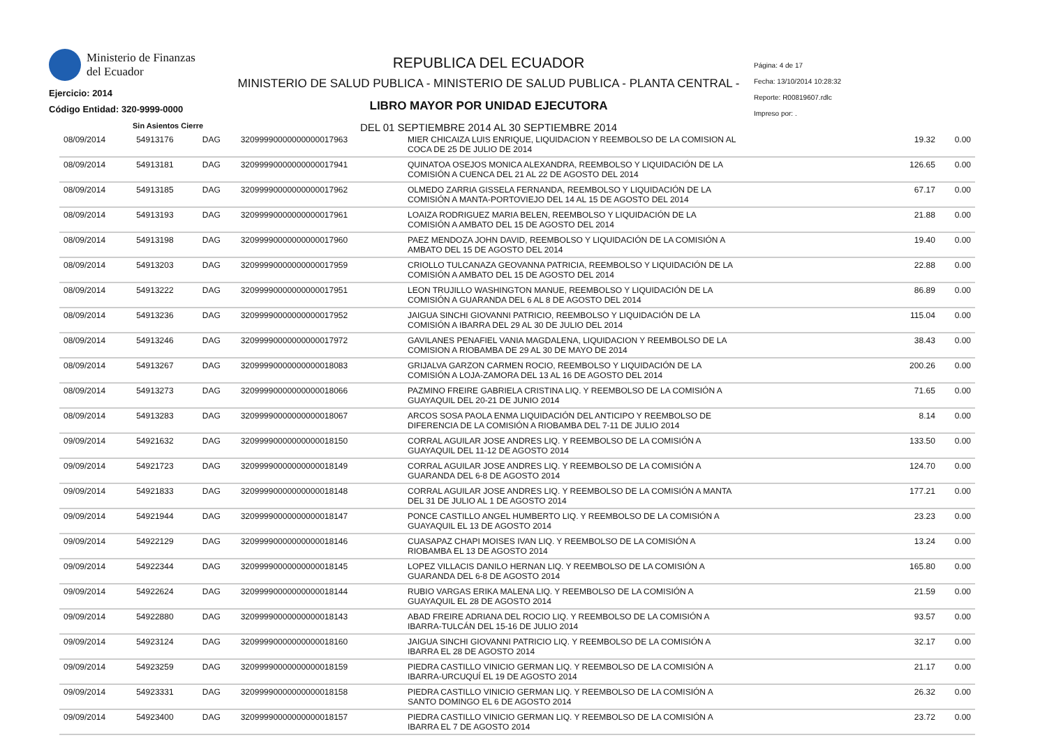Ministerio de Finanzas
del Ecuador
Ejercicio: 2014
Código Entidad: 320-9999-0000
Sin Asientos Cierre
REPUBLICA DEL ECUADOR
MINISTERIO DE SALUD PUBLICA - MINISTERIO DE SALUD PUBLICA - PLANTA CENTRAL -
LIBRO MAYOR POR UNIDAD EJECUTORA
DEL 01 SEPTIEMBRE 2014 AL 30 SEPTIEMBRE 2014
Página: 4 de 17
Fecha: 13/10/2014 10:28:32
Reporte: R00819607.rdlc
Impreso por: .
| 08/09/2014 | 54913176 | DAG | 32099990000000000017963 | MIER CHICAIZA LUIS ENRIQUE, LIQUIDACION Y REEMBOLSO DE LA COMISION AL COCA DE 25 DE JULIO DE 2014 | 19.32 | 0.00 |
| 08/09/2014 | 54913181 | DAG | 32099990000000000017941 | QUINATOA OSEJOS MONICA ALEXANDRA, REEMBOLSO Y LIQUIDACIÓN DE LA COMISIÓN A CUENCA DEL 21 AL 22 DE AGOSTO DEL 2014 | 126.65 | 0.00 |
| 08/09/2014 | 54913185 | DAG | 32099990000000000017962 | OLMEDO ZARRIA GISSELA FERNANDA, REEMBOLSO Y LIQUIDACIÓN DE LA COMISIÓN A MANTA-PORTOVIEJO DEL 14 AL 15 DE AGOSTO DEL 2014 | 67.17 | 0.00 |
| 08/09/2014 | 54913193 | DAG | 32099990000000000017961 | LOAIZA RODRIGUEZ MARIA BELEN, REEMBOLSO Y LIQUIDACIÓN DE LA COMISIÓN A AMBATO DEL 15 DE AGOSTO DEL 2014 | 21.88 | 0.00 |
| 08/09/2014 | 54913198 | DAG | 32099990000000000017960 | PAEZ MENDOZA JOHN DAVID, REEMBOLSO Y LIQUIDACIÓN DE LA COMISIÓN A AMBATO DEL 15 DE AGOSTO DEL 2014 | 19.40 | 0.00 |
| 08/09/2014 | 54913203 | DAG | 32099990000000000017959 | CRIOLLO TULCANAZA GEOVANNA PATRICIA, REEMBOLSO Y LIQUIDACIÓN DE LA COMISIÓN A AMBATO DEL 15 DE AGOSTO DEL 2014 | 22.88 | 0.00 |
| 08/09/2014 | 54913222 | DAG | 32099990000000000017951 | LEON TRUJILLO WASHINGTON MANUE, REEMBOLSO Y LIQUIDACIÓN DE LA COMISIÓN A GUARANDA DEL 6 AL 8 DE AGOSTO DEL 2014 | 86.89 | 0.00 |
| 08/09/2014 | 54913236 | DAG | 32099990000000000017952 | JAIGUA SINCHI GIOVANNI PATRICIO, REEMBOLSO Y LIQUIDACIÓN DE LA COMISIÓN A IBARRA DEL 29 AL 30 DE JULIO DEL 2014 | 115.04 | 0.00 |
| 08/09/2014 | 54913246 | DAG | 32099990000000000017972 | GAVILANES PENAFIEL VANIA MAGDALENA, LIQUIDACION Y REEMBOLSO DE LA COMISION A RIOBAMBA DE 29 AL 30 DE MAYO DE 2014 | 38.43 | 0.00 |
| 08/09/2014 | 54913267 | DAG | 32099990000000000018083 | GRIJALVA GARZON CARMEN ROCIO, REEMBOLSO Y LIQUIDACIÓN DE LA COMISIÓN A LOJA-ZAMORA DEL 13 AL 16 DE AGOSTO DEL 2014 | 200.26 | 0.00 |
| 08/09/2014 | 54913273 | DAG | 32099990000000000018066 | PAZMINO FREIRE GABRIELA CRISTINA LIQ. Y REEMBOLSO DE LA COMISIÓN A GUAYAQUIL DEL 20-21 DE JUNIO 2014 | 71.65 | 0.00 |
| 08/09/2014 | 54913283 | DAG | 32099990000000000018067 | ARCOS SOSA PAOLA ENMA LIQUIDACIÓN DEL ANTICIPO Y REEMBOLSO DE DIFERENCIA DE LA COMISIÓN A RIOBAMBA DEL 7-11 DE JULIO 2014 | 8.14 | 0.00 |
| 09/09/2014 | 54921632 | DAG | 32099990000000000018150 | CORRAL AGUILAR JOSE ANDRES LIQ. Y REEMBOLSO DE LA COMISIÓN A GUAYAQUIL DEL 11-12 DE AGOSTO 2014 | 133.50 | 0.00 |
| 09/09/2014 | 54921723 | DAG | 32099990000000000018149 | CORRAL AGUILAR JOSE ANDRES LIQ. Y REEMBOLSO DE LA COMISIÓN A GUARANDA DEL 6-8 DE AGOSTO 2014 | 124.70 | 0.00 |
| 09/09/2014 | 54921833 | DAG | 32099990000000000018148 | CORRAL AGUILAR JOSE ANDRES LIQ. Y REEMBOLSO DE LA COMISIÓN A MANTA DEL 31 DE JULIO AL 1 DE AGOSTO 2014 | 177.21 | 0.00 |
| 09/09/2014 | 54921944 | DAG | 32099990000000000018147 | PONCE CASTILLO ANGEL HUMBERTO LIQ. Y REEMBOLSO DE LA COMISIÓN A GUAYAQUIL EL 13 DE AGOSTO 2014 | 23.23 | 0.00 |
| 09/09/2014 | 54922129 | DAG | 32099990000000000018146 | CUASAPAZ CHAPI MOISES IVAN LIQ. Y REEMBOLSO DE LA COMISIÓN A RIOBAMBA EL 13 DE AGOSTO 2014 | 13.24 | 0.00 |
| 09/09/2014 | 54922344 | DAG | 32099990000000000018145 | LOPEZ VILLACIS DANILO HERNAN LIQ. Y REEMBOLSO DE LA COMISIÓN A GUARANDA DEL 6-8 DE AGOSTO 2014 | 165.80 | 0.00 |
| 09/09/2014 | 54922624 | DAG | 32099990000000000018144 | RUBIO VARGAS ERIKA MALENA LIQ. Y REEMBOLSO DE LA COMISIÓN A GUAYAQUIL EL 28 DE AGOSTO 2014 | 21.59 | 0.00 |
| 09/09/2014 | 54922880 | DAG | 32099990000000000018143 | ABAD FREIRE ADRIANA DEL ROCIO LIQ. Y REEMBOLSO DE LA COMISIÓN A IBARRA-TULCÁN DEL 15-16 DE JULIO 2014 | 93.57 | 0.00 |
| 09/09/2014 | 54923124 | DAG | 32099990000000000018160 | JAIGUA SINCHI GIOVANNI PATRICIO LIQ. Y REEMBOLSO DE LA COMISIÓN A IBARRA EL 28 DE AGOSTO 2014 | 32.17 | 0.00 |
| 09/09/2014 | 54923259 | DAG | 32099990000000000018159 | PIEDRA CASTILLO VINICIO GERMAN LIQ. Y REEMBOLSO DE LA COMISIÓN A IBARRA-URCUQUÍ EL 19 DE AGOSTO 2014 | 21.17 | 0.00 |
| 09/09/2014 | 54923331 | DAG | 32099990000000000018158 | PIEDRA CASTILLO VINICIO GERMAN LIQ. Y REEMBOLSO DE LA COMISIÓN A SANTO DOMINGO EL 6 DE AGOSTO 2014 | 26.32 | 0.00 |
| 09/09/2014 | 54923400 | DAG | 32099990000000000018157 | PIEDRA CASTILLO VINICIO GERMAN LIQ. Y REEMBOLSO DE LA COMISIÓN A IBARRA EL 7 DE AGOSTO 2014 | 23.72 | 0.00 |